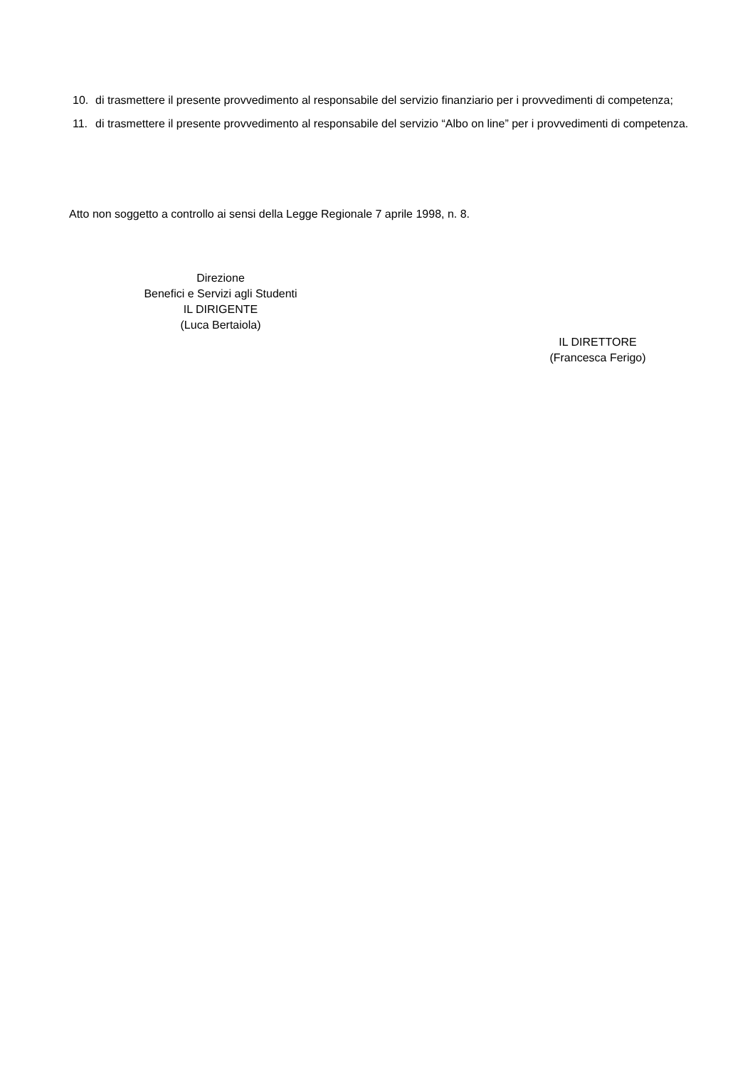10. di trasmettere il presente provvedimento al responsabile del servizio finanziario per i provvedimenti di competenza;
11. di trasmettere il presente provvedimento al responsabile del servizio “Albo on line” per i provvedimenti di competenza.
Atto non soggetto a controllo ai sensi della Legge Regionale 7 aprile 1998, n. 8.
Direzione
Benefici e Servizi agli Studenti
IL DIRIGENTE
(Luca Bertaiola)
IL DIRETTORE
(Francesca Ferigo)